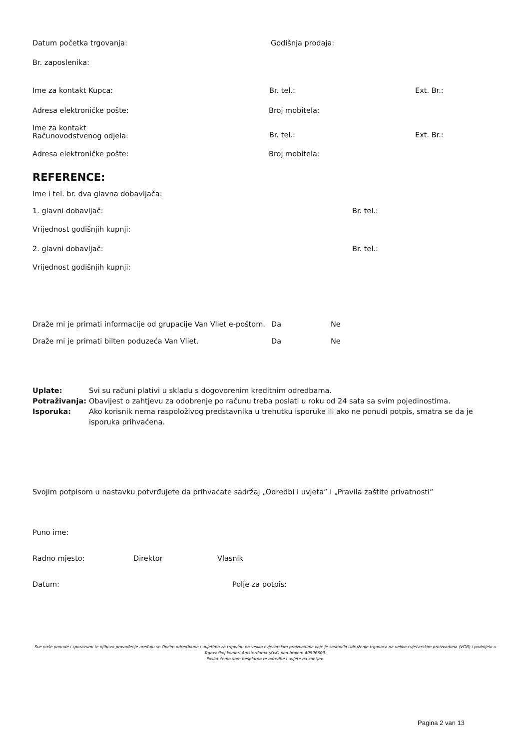Datum početka trgovanja: Godišnja prodaja:
Br. zaposlenika:
Ime za kontakt Kupca: Br. tel.: Ext. Br.:
Adresa elektroničke pošte: Broj mobitela:
Ime za kontakt
Računovodstvenog odjela:
Br. tel.: Ext. Br.:
Adresa elektroničke pošte: Broj mobitela:
REFERENCE:
Ime i tel. br. dva glavna dobavljača:
1. glavni dobavljač: Br. tel.:
Vrijednost godišnjih kupnji:
2. glavni dobavljač: Br. tel.:
Vrijednost godišnjih kupnji:
Draže mi je primati informacije od grupacije Van Vliet e-poštom. Da Ne
Draže mi je primati bilten poduzeća Van Vliet. Da Ne
Uplate: Svi su računi plativi u skladu s dogovorenim kreditnim odredbama.
Potraživanja: Obavijest o zahtjevu za odobrenje po računu treba poslati u roku od 24 sata sa svim pojedinostima.
Isporuka: Ako korisnik nema raspoloživog predstavnika u trenutku isporuke ili ako ne ponudi potpis, smatra se da je isporuka prihvaćena.
Svojim potpisom u nastavku potvrđujete da prihvaćate sadržaj „Odredbi i uvjeta” i „Pravila zaštite privatnosti”
Puno ime:
Radno mjesto: Direktor Vlasnik
Datum: Polje za potpis:
Sve naše ponude i sporazumi te njihovo provođenje uređuju se Općim odredbama i uvjetima za trgovinu na veliko cvjećarskim proizvodima koje je sastavilo Udruženje trgovaca na veliko cvjećarskim proizvodima (VGB) i podnijelo u Trgovačkoj komori Amsterdama (KvK) pod brojem 40596609.
Poslat ćemo vam besplatno te odredbe i uvjete na zahtjev.
Pagina 2 van 13